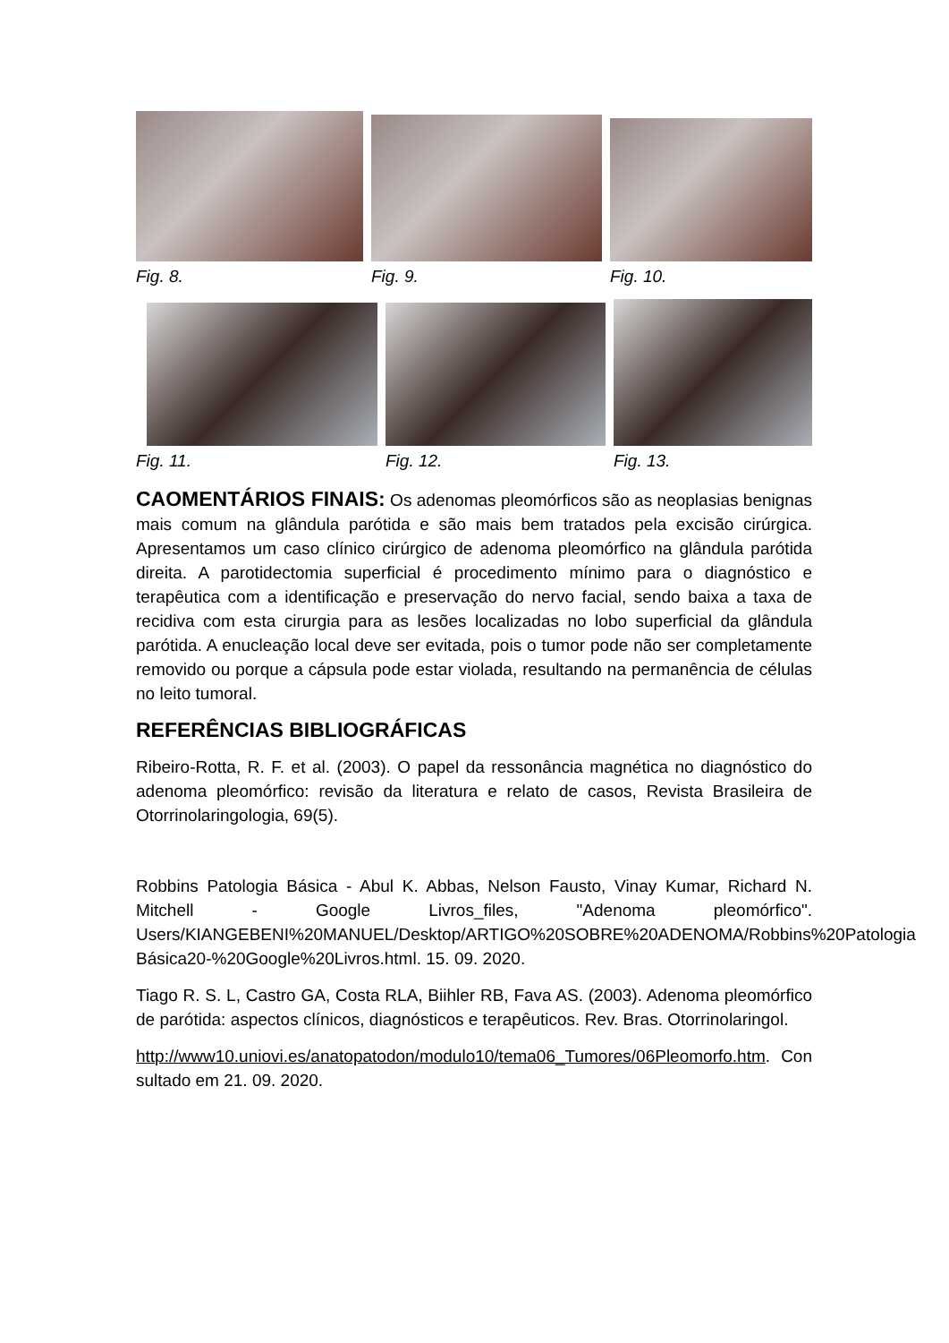Fig. 8. Fig. 9. Fig. 10.
Fig. 11. Fig. 12. Fig. 13.
CAOMENTÁRIOS FINAIS: Os adenomas pleomórficos são as neoplasias benignas mais comum na glândula parótida e são mais bem tratados pela excisão cirúrgica. Apresentamos um caso clínico cirúrgico de adenoma pleomórfico na glândula parótida direita. A parotidectomia superficial é procedimento mínimo para o diagnóstico e terapêutica com a identificação e preservação do nervo facial, sendo baixa a taxa de recidiva com esta cirurgia para as lesões localizadas no lobo superficial da glândula parótida. A enucleação local deve ser evitada, pois o tumor pode não ser completamente removido ou porque a cápsula pode estar violada, resultando na permanência de células no leito tumoral.
REFERÊNCIAS BIBLIOGRÁFICAS
Ribeiro-Rotta, R. F. et al. (2003). O papel da ressonância magnética no diagnóstico do adenoma pleomórfico: revisão da literatura e relato de casos, Revista Brasileira de Otorrinolaringologia, 69(5).
Robbins Patologia Básica - Abul K. Abbas, Nelson Fausto, Vinay Kumar, Richard N. Mitchell - Google Livros_files, "Adenoma pleomórfico". Users/KIANGEBENI%20MANUEL/Desktop/ARTIGO%20SOBRE%20ADENOMA/Robbins%20Patologia Básica20-%20Google%20Livros.html. 15. 09. 2020.
Tiago R. S. L, Castro GA, Costa RLA, Biihler RB, Fava AS. (2003). Adenoma pleomórfico de parótida: aspectos clínicos, diagnósticos e terapêuticos. Rev. Bras. Otorrinolaringol.
http://www10.uniovi.es/anatopatodon/modulo10/tema06_Tumores/06Pleomorfo.htm. Consultado em 21. 09. 2020.